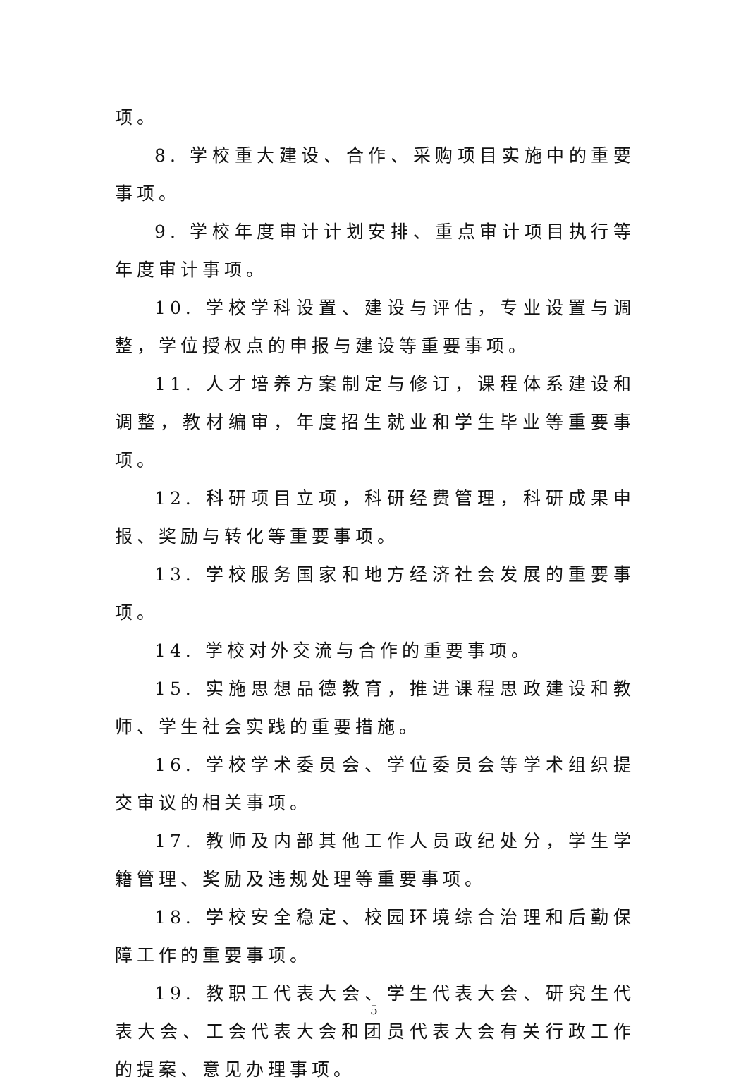项。
8. 学校重大建设、合作、采购项目实施中的重要事项。
9. 学校年度审计计划安排、重点审计项目执行等年度审计事项。
10. 学校学科设置、建设与评估，专业设置与调整，学位授权点的申报与建设等重要事项。
11. 人才培养方案制定与修订，课程体系建设和调整，教材编审，年度招生就业和学生毕业等重要事项。
12. 科研项目立项，科研经费管理，科研成果申报、奖励与转化等重要事项。
13. 学校服务国家和地方经济社会发展的重要事项。
14. 学校对外交流与合作的重要事项。
15. 实施思想品德教育，推进课程思政建设和教师、学生社会实践的重要措施。
16. 学校学术委员会、学位委员会等学术组织提交审议的相关事项。
17. 教师及内部其他工作人员政纪处分，学生学籍管理、奖励及违规处理等重要事项。
18. 学校安全稳定、校园环境综合治理和后勤保障工作的重要事项。
19. 教职工代表大会、学生代表大会、研究生代表大会、工会代表大会和团员代表大会有关行政工作的提案、意见办理事项。
5